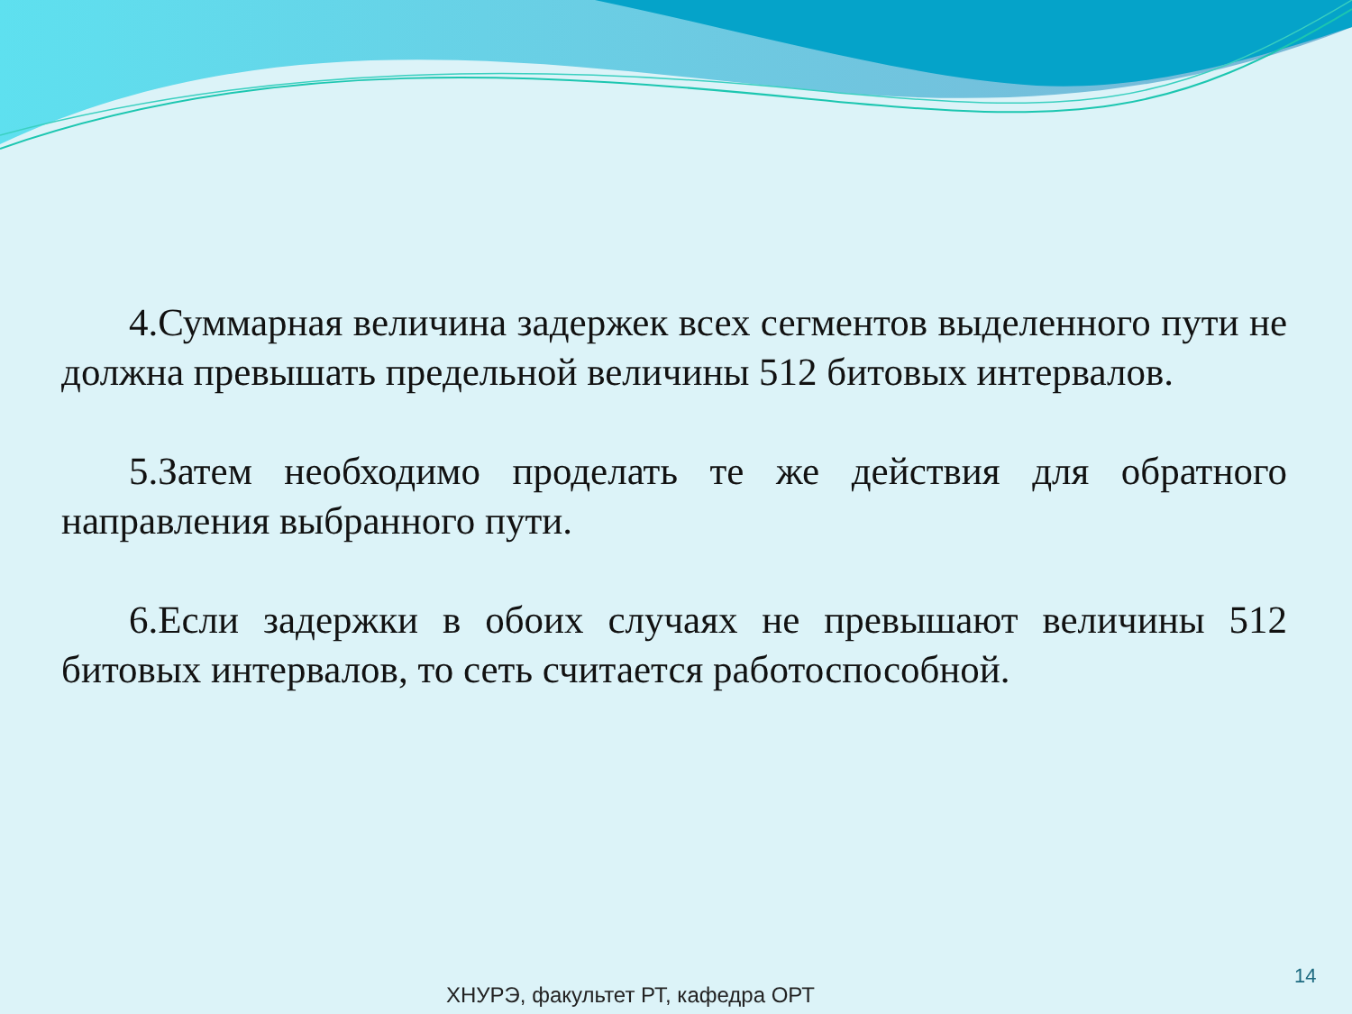4.Суммарная величина задержек всех сегментов выделенного пути не должна превышать предельной величины 512 битовых интервалов.
5.Затем необходимо проделать те же действия для обратного направления выбранного пути.
6.Если задержки в обоих случаях не превышают величины 512 битовых интервалов, то сеть считается работоспособной.
14
ХНУРЭ, факультет РТ, кафедра ОРТ